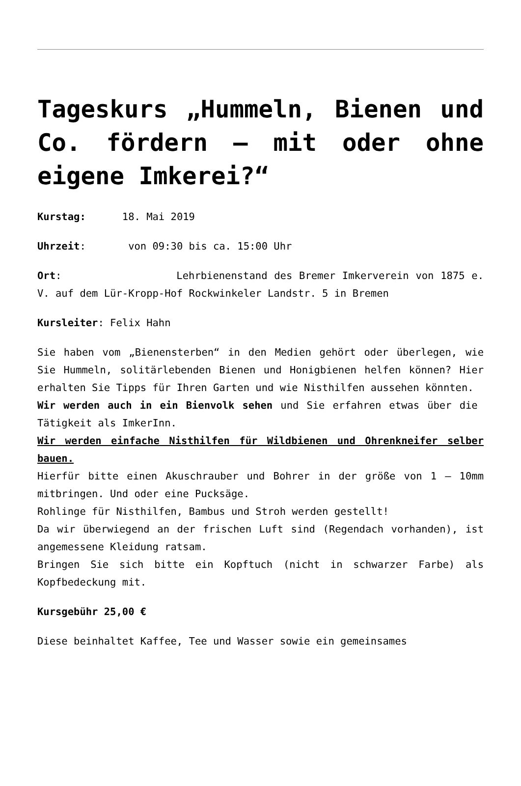Tageskurs „Hummeln, Bienen und Co. fördern – mit oder ohne eigene Imkerei?“
Kurstag: 18. Mai 2019
Uhrzeit: von 09:30 bis ca. 15:00 Uhr
Ort: Lehrbienenstand des Bremer Imkerverein von 1875 e. V. auf dem Lür-Kropp-Hof Rockwinkeler Landstr. 5 in Bremen
Kursleiter: Felix Hahn
Sie haben vom „Bienensterben“ in den Medien gehört oder überlegen, wie Sie Hummeln, solitärlebenden Bienen und Honigbienen helfen können? Hier erhalten Sie Tipps für Ihren Garten und wie Nisthilfen aussehen könnten.
Wir werden auch in ein Bienvolk sehen und Sie erfahren etwas über die Tätigkeit als ImkerInn.
Wir werden einfache Nisthilfen für Wildbienen und Ohrenkneifer selber bauen.
Hierfür bitte einen Akuschrauber und Bohrer in der größe von 1 – 10mm mitbringen. Und oder eine Pucksäge.
Rohlinge für Nisthilfen, Bambus und Stroh werden gestellt!
Da wir überwiegend an der frischen Luft sind (Regendach vorhanden), ist angemessene Kleidung ratsam.
Bringen Sie sich bitte ein Kopftuch (nicht in schwarzer Farbe) als Kopfbedeckung mit.
Kursgebühr 25,00 €
Diese beinhaltet Kaffee, Tee und Wasser sowie ein gemeinsames